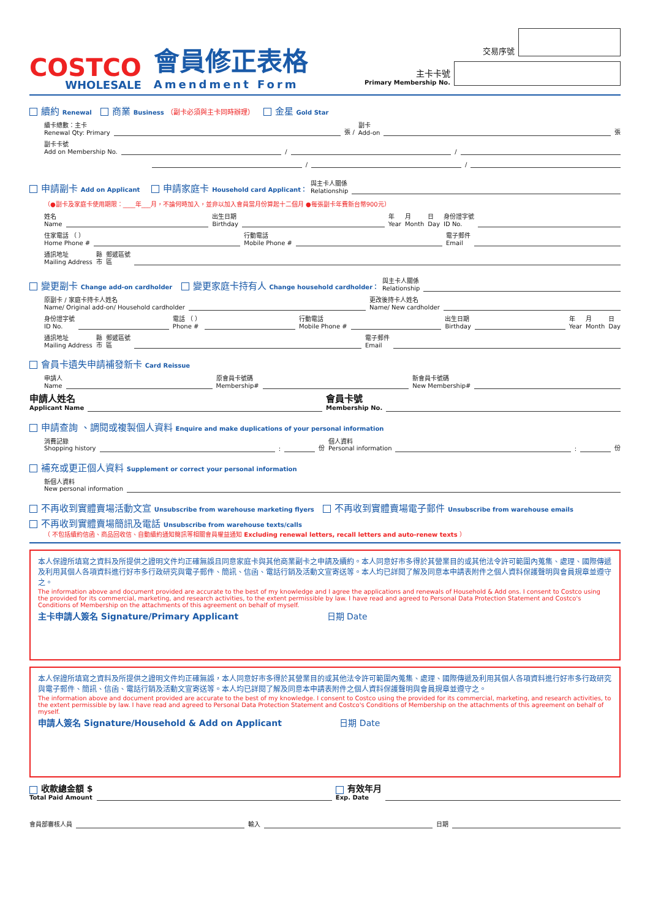COSTCO
WHOLESALE
會員修正表格
Amendment Form
交易序號
主卡卡號
Primary Membership No.
續約 Renewal 商業 Business （副卡必須與主卡同時辦理） 金星 Gold Star
續卡總數：主卡
Renewal Qty: Primary 張 / 副卡
Add-on 張
副卡卡號
Add on Membership No. / /
/ /
申請副卡 Add on Applicant 申請家庭卡 Household card Applicant： 與主卡人關係
Relationship
（●副卡及家庭卡使用期限：____年___月，不論何時加入，並非以加入會員當月份算起十二個月 ●每張副卡年費新台幣900元）
姓名
Name 出生日期
Birthday 年
Year 月
Month 日
Day 身份證字號
ID No.
住家電話 （ ）
Home Phone # 行動電話
Mobile Phone # 電子郵件
Email
通訊地址
Mailing Address 縣
市 郵遞區號
區
變更副卡 Change add-on cardholder 變更家庭卡持有人 Change household cardholder： 與主卡人關係
Relationship
原副卡 / 家庭卡持卡人姓名
Name/ Original add-on/ Household cardholder 更改後持卡人姓名
Name/ New cardholder
身份證字號
ID No. 電話 （ ）
Phone # 行動電話
Mobile Phone # 出生日期
Birthday 年
Year 月
Month 日
Day
通訊地址
Mailing Address 縣
市 郵遞區號
區 電子郵件
Email
會員卡遺失申請補發新卡 Card Reissue
申請人
Name 原會員卡號碼
Membership# 新會員卡號碼
New Membership#
申請人姓名
Applicant Name 會員卡號
Membership No.
申請查詢 、調閱或複製個人資料 Enquire and make duplications of your personal information
消費記錄
Shopping history : 份 個人資料
Personal information : 份
補充或更正個人資料 Supplement or correct your personal information
新個人資料
New personal information
不再收到實體賣場活動文宣 Unsubscribe from warehouse marketing flyers 不再收到實體賣場電子郵件 Unsubscribe from warehouse emails
不再收到實體賣場簡訊及電話 Unsubscribe from warehouse texts/calls
（ 不包括續約信函、商品回收信、自動續約通知簡訊等相關會員權益通知 Excluding renewal letters, recall letters and auto-renew texts ）
本人保證所填寫之資料及所提供之證明文件均正確無誤且同意家庭卡與其他商業副卡之申請及續約。本人同意好市多得於其營業目的或其他法令許可範圍內蒐集、處理、國際傳遞及利用其個人各項資料進行好市多行政研究與電子郵件、簡訊、信函、電話行銷及活動文宣寄送等。本人均已詳閱了解及同意本申請表附件之個人資料保護聲明與會員規章並遵守之。
The information above and document provided are accurate to the best of my knowledge and I agree the applications and renewals of Household & Add ons. I consent to Costco using the provided for its commercial, marketing, and research activities, to the extent permissible by law. I have read and agreed to Personal Data Protection Statement and Costco's Conditions of Membership on the attachments of this agreement on behalf of myself.
主卡申請人簽名 Signature/Primary Applicant 日期 Date
本人保證所填寫之資料及所提供之證明文件均正確無誤，本人同意好市多得於其營業目的或其他法令許可範圍內蒐集、處理、國際傳遞及利用其個人各項資料進行好市多行政研究與電子郵件、簡訊、信函、電話行銷及活動文宣寄送等。本人均已詳閱了解及同意本申請表附件之個人資料保護聲明與會員規章並遵守之。
The information above and document provided are accurate to the best of my knowledge. I consent to Costco using the provided for its commercial, marketing, and research activities, to the extent permissible by law. I have read and agreed to Personal Data Protection Statement and Costco's Conditions of Membership on the attachments of this agreement on behalf of myself.
申請人簽名 Signature/Household & Add on Applicant 日期 Date
收款總金額 $
Total Paid Amount 有效年月
Exp. Date
會員部審核人員 輸入 日期